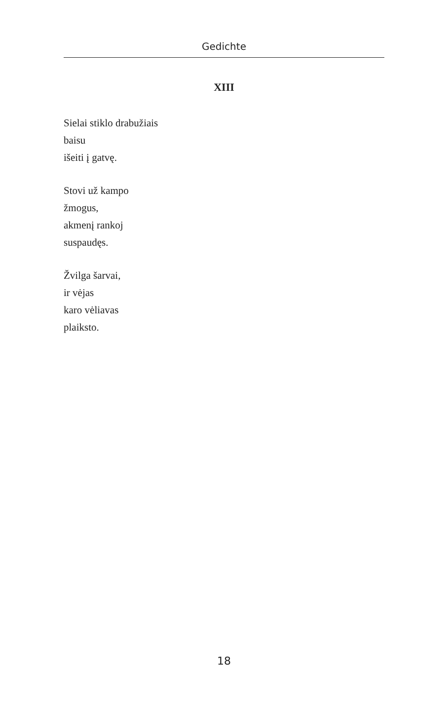Gedichte
XIII
Sielai stiklo drabužiais
baisu
išeiti į gatvę.
Stovi už kampo
žmogus,
akmenį rankoj
suspaudęs.
Žvilga šarvai,
ir vėjas
karo vėliavas
plaiksto.
18